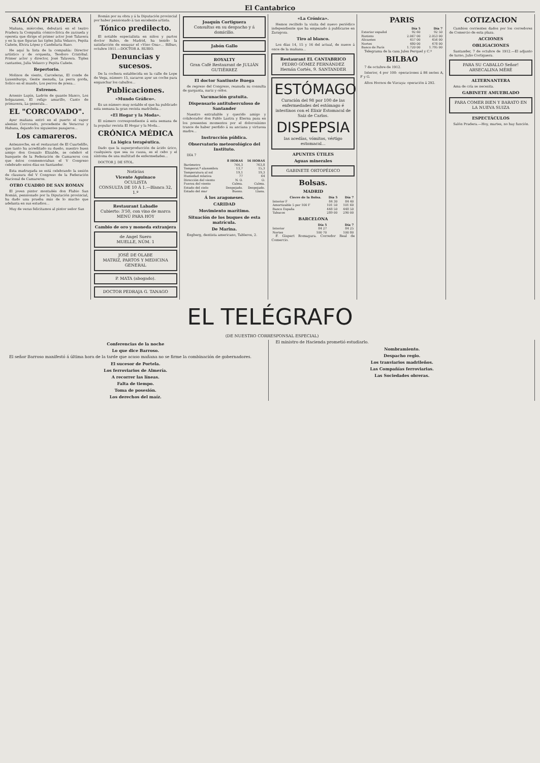El Cantabrico
SALÓN PRADERA
Mañana, miércoles, debutará en el teatro Pradera la Compañía cómico-lírica de zarzuela y opereta que dirige el primer actor José Talavera y en la que figuran las tiples Julia Velasco, Pepita Cañete, Elvira López y Candelaria Raso.
He aquí la lista de la compañía: Director artístico y de orquesta, Teodoro Cristóbal. Primer actor y director, José Talavera. Tiples cantantes, Julia Velasco y Pepita Cañete.
Repertorio.
Molinos de viento, Carceleras, El conde de Luxemburgo, Gente menuda, La perra gorda, Solico en el mundo, Los perros de presa...
Estrenos.
Arsenio Lupín, Ladrón de guante blanco, Los holgazanes, El refajo amarillo, Canto de primavera, La generala...
EL "CORCOVADO".
Ayer mañana entró en el puerto el vapor alemán Corcovado, procedente de Veracruz y Habana, dejando los siguientes pasajeros...
Los camareros.
Anteanoche, en el restaurant de El Cuartelillo, que tanto ha acreditado su dueño, nuestro buen amigo don Gonzalo Elizalde, se celebró el banquete de la Federación de Camareros con que éstos conmemoraban el V Congreso celebrado estos días en Santander.
Esta madrugada se está celebrando la sesión de clausura del V Congreso de la Federación Nacional de Camareros.
OTRO CUADRO DE SAN ROMAN
El joven pintor montañés don Flabio San Román, pensionado por la Diputación provincial, ha dado una prueba más de lo mucho que adelanta en sus estudios...
Muy de veras felicitamos al pintor señor San
Román por su obra y á la Diputación provincial por haber pensionado á tan excelente artista.
Tónico predilecto.
El notable especialista en niños y partos doctor Rubio, de Madrid, ha tenido la satisfacción de ensayar el «Vino Ona»... Bilbao, octubre 1911.—DOCTOR A. RUBIO.
Denuncias y sucesos.
De la cochera establecida en la calle de Lope de Vega, número 15, sacaron ayer un coche para enganchar los caballos...
Publicaciones.
«Mundo Gráfico».
Es un número muy notable el que ha publicado esta semana la gran revista madrileña...
«El Hogar y la Moda».
El número correspondiente á esta semana de la popular revista El Hogar y la Moda...
CRÓNICA MÉDICA
La lógica terapéutica.
Dado que la superproducción de ácido úrico, cualquiera que sea su causa, es el cebo y el síntoma de una multitud de enfermedades...
DOCTOR J. DE STOL.
Noticias
Vicente Aguinaco
OCULISTA
CONSULTA DE 10 Á 1.—Blanca 32, 1.º
Restaurant Labadie
Cubierto: 3'50, con vino de marca
MENÚ PARA HOY
Cambio de oro y moneda extranjera
de Angel Suero
MUELLE, NÚM. 1
JOSÉ DE OLABE
MATRIZ, PARTOS Y MEDICINA GENERAL
P. MATA (abogado).
DOCTOR PEDRAJA G. TANAGO
Joaquín Cortiguera
Consultas en su despacho y á domicilio.
Jabón Gallo
ROYALTY
Gran Café Restaurant de JULIÁN GUTIÉRREZ
El doctor Santiuste Buega
de regreso del Congreso, reanuda su consulta de garganta, nariz y oídos.
Vacunación gratuita.
Dispensario antituberculoso de Santander
Nuestro entrañable y querido amigo y colaborador don Pablo Lastra y Eterna pasa en los presentes momentos por el dolorosísimo trance de haber perdido á su anciana y virtuosa madre...
Instrucción pública.
Observatorio meteorológico del Instituto.
DÍA 7
| | 8 HORAS | 16 HORAS |
| --- | --- | --- |
| Barómetro | 764,3 | 763,8 |
| Temperat.ª alasombra | 13,7 | 15,3 |
| Temperatura al sol | 19,1 | 19,3 |
| Humedad relativa | 77 | 64 |
| Dirección del viento | N. O. | O. |
| Fuerza del viento | Calma. | Calma. |
| Estado del cielo | Despejado. | Despejado. |
| Estado del mar | Bueno. | Llana. |
Á los aragoneses.
CARIDAD
Movimiento marítimo.
Situación de los buques de esta matrícula.
De Marina.
Engberg, dentista americano, Tableros, 2.
«La Crónica».
Hemos recibido la visita del nuevo periódico independiente que ha empezado á publicarse en Zaragoza.
Tiro al blanco.
Los días 14, 15 y 16 del actual, de nueve á once de la mañana...
Restaurant EL CANTABRICO
PEDRO GÓMEZ FERNÁNDEZ
Hernán Cortés, 9. SANTANDER
ESTÓMAGO
Curación del 98 por 100 de las enfermedades del estómago é intestinos con el Elixir Estomacal de Saiz de Carlos.
DISPEPSIA
las acedías, vómitos, vértigo estomacal...
APUNTES ÚTILES
Aguas minerales
GABINETE ORTOPÉDICO
Bolsas.
MADRID
| Cierre de la Bolsa. | Día 5 | Día 7 |
| --- | --- | --- |
| Interior F | 84 30 | 84 40 |
| Amortizable 5 por 100 F | 101 50 | 101 60 |
| Banco España | 448 50 | 448 50 |
| Tabacos | 289 00 | 290 00 |
BARCELONA
| | Día 5 | Día 7 |
| --- | --- | --- |
| Interior | 84 27 | 84 25 |
| Nortes | 100 70 | 100 80 |
F. Gispert Romagura. Corredor Real de Comercio.
PARIS
| | Día 5 | Día 7 |
| --- | --- | --- |
| Exterior español | 92 60 | 92 50 |
| Riotinto | 2.067 00 | 2.053 00 |
| Alicantes | 457 00 | 456 00 |
| Nortes | 480 00 | 478 00 |
| Banco de París | 1.720 00 | 1.795 00 |
Telegrama de la casa Jules Perquel y C.ª
BILBAO
7 de octubre de 1912.
Interior, 4 por 100: operaciones á 86 series A, F y G.
Altos Hornos de Vizcaya: operación á 292.
COTIZACION
Cambios corrientes dados por los corredores de Comercio de esta plaza.
ACCIONES
OBLIGACIONES
Santander, 7 de octubre de 1912.—El adjunto de turno, Julio Cortiguera.
PARA SU CABALLO Señor! ARSECALINA MÉRÉ
ALTERNANTERA
Ama de cría se necesita.
GABINETE AMUEBLADO
PARA COMER BIEN Y BARATO EN LA NUEVA SUIZA
ESPECTÁCULOS
Salón Pradera.—Hoy, martes, no hay función.
EL TELÉGRAFO
(DE NUESTRO CORRESPONSAL ESPECIAL)
Conferencias de la noche
Lo que dice Barroso.
El señor Barroso manifestó á última hora de la tarde que acaso mañana no se firme la combinación de gobernadores.
El sucesor de Portela.
Los ferroviarios de Almería.
A recorrer las líneas.
Falta de tiempo.
Toma de posesión.
Los derechos del maíz.
El ministro de Hacienda prometió estudiarlo.
Nombramiento.
Despacho regio.
Los tranviarios madrileños.
Las Compañías ferroviarias.
Las Sociedades obreras.